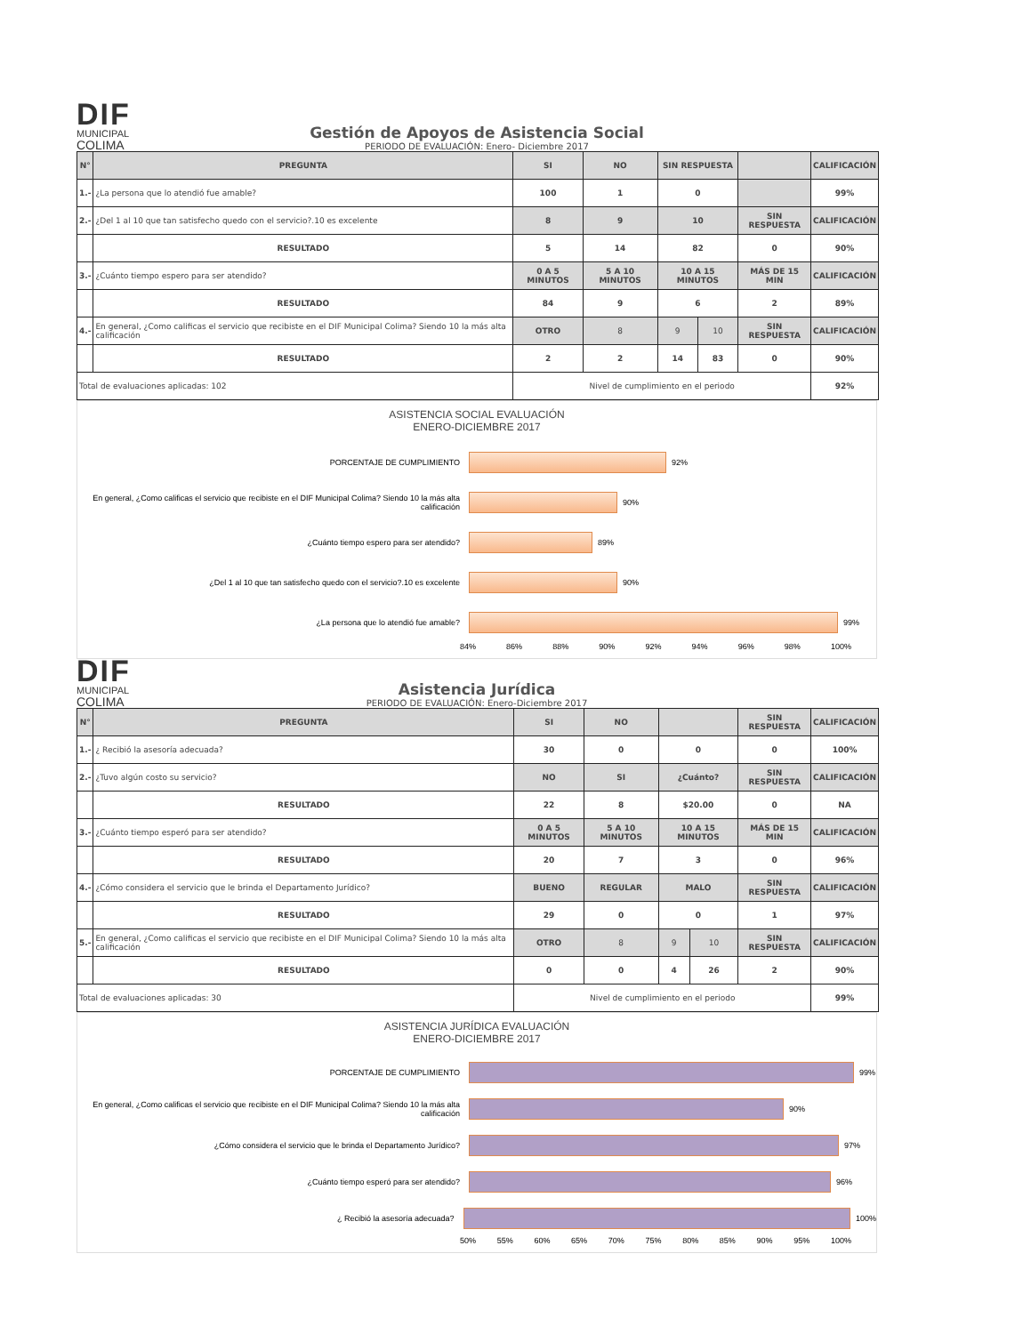DIF
MUNICIPAL
COLIMA
Gestión de Apoyos de Asistencia Social
PERIODO DE EVALUACIÓN: Enero- Diciembre 2017
| N° | PREGUNTA | SI | NO | SIN RESPUESTA | | | CALIFICACIÓN |
| --- | --- | --- | --- | --- | --- | --- | --- |
| 1.- | ¿La persona que lo atendió fue amable? | 100 | 1 | 0 | | | 99% |
| 2.- | ¿Del 1 al 10 que tan satisfecho quedo con el servicio?.10 es excelente | 8 | 9 | 10 | | SIN RESPUESTA | CALIFICACIÓN |
| | RESULTADO | 5 | 14 | 82 | | 0 | 90% |
| 3.- | ¿Cuánto tiempo espero para ser atendido? | 0 A 5 MINUTOS | 5 A 10 MINUTOS | 10 A 15 MINUTOS | | MÁS DE 15 MIN | CALIFICACIÓN |
| | RESULTADO | 84 | 9 | 6 | | 2 | 89% |
| 4.- | En general, ¿Como calificas el servicio que recibiste en el DIF Municipal Colima? Siendo 10 la más alta calificación | OTRO | 8 | 9 | 10 | SIN RESPUESTA | CALIFICACIÓN |
| | RESULTADO | 2 | 2 | 14 | 83 | 0 | 90% |
| Total de evaluaciones aplicadas: 102 | | Nivel de cumplimiento en el periodo | | | | | 92% |
ASISTENCIA SOCIAL EVALUACIÓN
ENERO-DICIEMBRE 2017
PORCENTAJE DE CUMPLIMIENTO 92%
En general, ¿Como calificas el servicio que recibiste en el DIF Municipal Colima? Siendo 10 la más alta calificación
90%
¿Cuánto tiempo espero para ser atendido? 89%
¿Del 1 al 10 que tan satisfecho quedo con el servicio?.10 es excelente 90%
¿La persona que lo atendió fue amable? 99%
84% 86% 88% 90% 92% 94% 96% 98% 100%
DIF
MUNICIPAL
COLIMA
Asistencia Jurídica
PERIODO DE EVALUACIÓN: Enero-Diciembre 2017
| N° | PREGUNTA | SI | NO | | | SIN RESPUESTA | CALIFICACIÓN |
| --- | --- | --- | --- | --- | --- | --- | --- |
| 1.- | ¿ Recibió la asesoría adecuada? | 30 | 0 | 0 | | 0 | 100% |
| 2.- | ¿Tuvo algún costo su servicio? | NO | SI | ¿Cuánto? | | SIN RESPUESTA | CALIFICACIÓN |
| | RESULTADO | 22 | 8 | $20.00 | | 0 | NA |
| 3.- | ¿Cuánto tiempo esperó para ser atendido? | 0 A 5 MINUTOS | 5 A 10 MINUTOS | 10 A 15 MINUTOS | | MÁS DE 15 MIN | CALIFICACIÓN |
| | RESULTADO | 20 | 7 | 3 | | 0 | 96% |
| 4.- | ¿Cómo considera el servicio que le brinda el Departamento Jurídico? | BUENO | REGULAR | MALO | | SIN RESPUESTA | CALIFICACIÓN |
| | RESULTADO | 29 | 0 | 0 | | 1 | 97% |
| 5.- | En general, ¿Como calificas el servicio que recibiste en el DIF Municipal Colima? Siendo 10 la más alta calificación | OTRO | 8 | 9 | 10 | SIN RESPUESTA | CALIFICACIÓN |
| | RESULTADO | 0 | 0 | 4 | 26 | 2 | 90% |
| Total de evaluaciones aplicadas: 30 | | Nivel de cumplimiento en el periodo | | | | | 99% |
ASISTENCIA JURÍDICA EVALUACIÓN
ENERO-DICIEMBRE 2017
PORCENTAJE DE CUMPLIMIENTO 99%
En general, ¿Como calificas el servicio que recibiste en el DIF Municipal Colima? Siendo 10 la más alta calificación
90%
¿Cómo considera el servicio que le brinda el Departamento Jurídico? 97%
¿Cuánto tiempo esperó para ser atendido? 96%
¿ Recibió la asesoría adecuada? 100%
50% 55% 60% 65% 70% 75% 80% 85% 90% 95% 100%